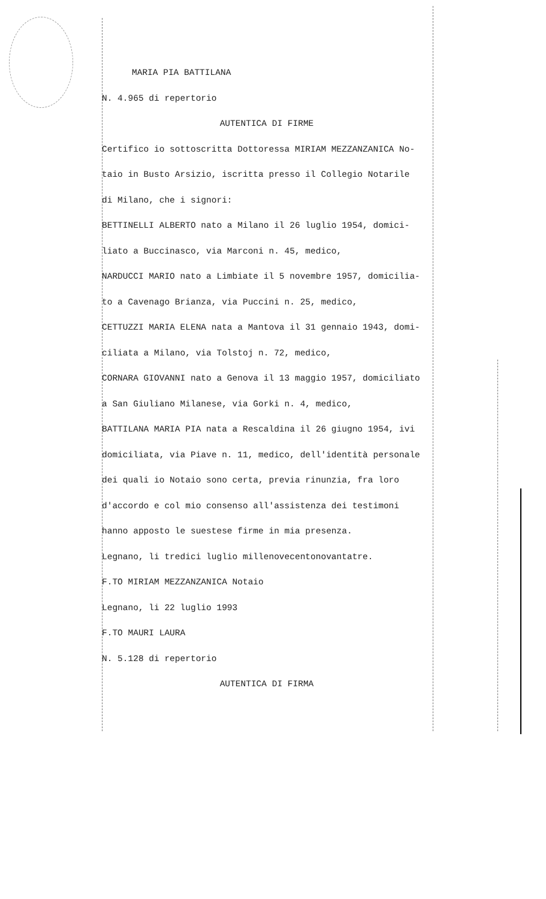MARIA PIA BATTILANA
N. 4.965 di repertorio
AUTENTICA DI FIRME
Certifico io sottoscritta Dottoressa MIRIAM MEZZANZANICA No-
taio in Busto Arsizio, iscritta presso il Collegio Notarile
di Milano, che i signori:
BETTINELLI ALBERTO nato a Milano il 26 luglio 1954, domici-
liato a Buccinasco, via Marconi n. 45, medico,
NARDUCCI MARIO nato a Limbiate il 5 novembre 1957, domicilia-
to a Cavenago Brianza, via Puccini n. 25, medico,
CETTUZZI MARIA ELENA nata a Mantova il 31 gennaio 1943, domi-
ciliata a Milano, via Tolstoj n. 72, medico,
CORNARA GIOVANNI nato a Genova il 13 maggio 1957, domiciliato
a San Giuliano Milanese, via Gorki n. 4, medico,
BATTILANA MARIA PIA nata a Rescaldina il 26 giugno 1954, ivi
domiciliata, via Piave n. 11, medico, dell'identità personale
dei quali io Notaio sono certa, previa rinunzia, fra loro
d'accordo e col mio consenso all'assistenza dei testimoni
hanno apposto le suestese firme in mia presenza.
Legnano, li tredici luglio millenovecentonovantatre.
F.TO MIRIAM MEZZANZANICA Notaio
Legnano, li 22 luglio 1993
F.TO MAURI LAURA
N. 5.128 di repertorio
AUTENTICA DI FIRMA